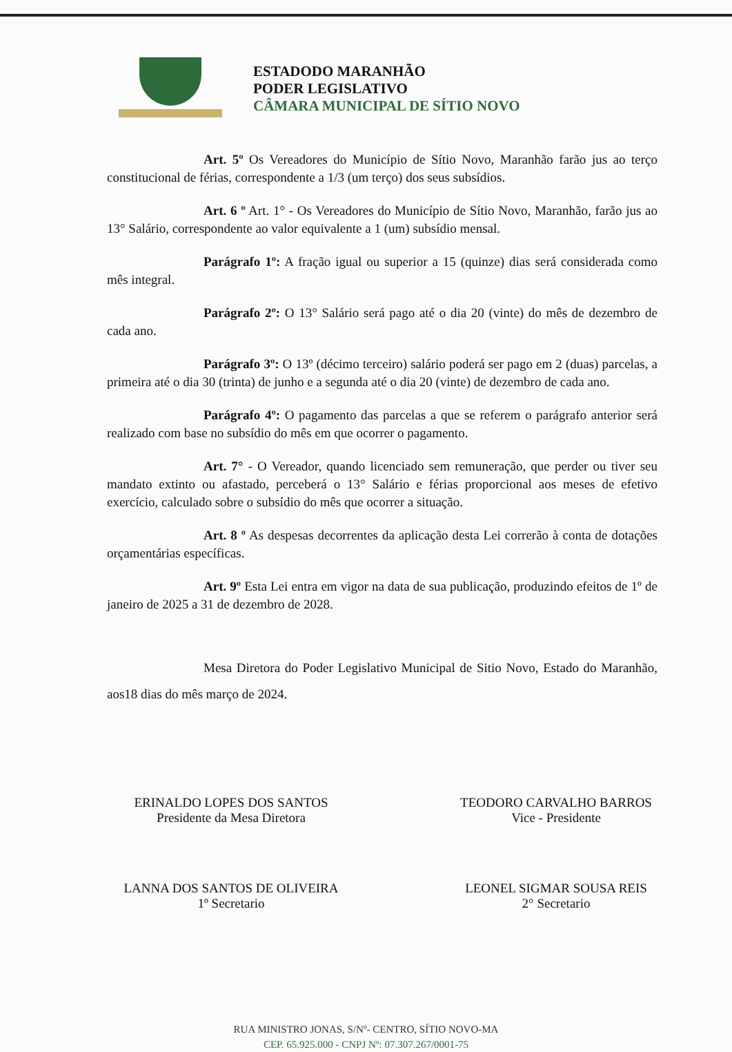ESTADODO MARANHÃO
PODER LEGISLATIVO
CÂMARA MUNICIPAL DE SÍTIO NOVO
Art. 5º Os Vereadores do Município de Sítio Novo, Maranhão farão jus ao terço constitucional de férias, correspondente a 1/3 (um terço) dos seus subsídios.
Art. 6 º Art. 1° - Os Vereadores do Município de Sítio Novo, Maranhão, farão jus ao 13° Salário, correspondente ao valor equivalente a 1 (um) subsídio mensal.
Parágrafo 1º: A fração igual ou superior a 15 (quinze) dias será considerada como mês integral.
Parágrafo 2º: O 13° Salário será pago até o dia 20 (vinte) do mês de dezembro de cada ano.
Parágrafo 3º: O 13º (décimo terceiro) salário poderá ser pago em 2 (duas) parcelas, a primeira até o dia 30 (trinta) de junho e a segunda até o dia 20 (vinte) de dezembro de cada ano.
Parágrafo 4º: O pagamento das parcelas a que se referem o parágrafo anterior será realizado com base no subsídio do mês em que ocorrer o pagamento.
Art. 7° - O Vereador, quando licenciado sem remuneração, que perder ou tiver seu mandato extinto ou afastado, perceberá o 13° Salário e férias proporcional aos meses de efetivo exercício, calculado sobre o subsídio do mês que ocorrer a situação.
Art. 8 º As despesas decorrentes da aplicação desta Lei correrão à conta de dotações orçamentárias específicas.
Art. 9º Esta Lei entra em vigor na data de sua publicação, produzindo efeitos de 1º de janeiro de 2025 a 31 de dezembro de 2028.
Mesa Diretora do Poder Legislativo Municipal de Sitio Novo, Estado do Maranhão, aos18 dias do mês março de 2024.
ERINALDO LOPES DOS SANTOS
Presidente da Mesa Diretora
TEODORO CARVALHO BARROS
Vice - Presidente
LANNA DOS SANTOS DE OLIVEIRA
1º Secretario
LEONEL SIGMAR SOUSA REIS
2° Secretario
RUA MINISTRO JONAS, S/Nº- CENTRO, SÍTIO NOVO-MA
CEP. 65.925.000 - CNPJ Nº: 07.307.267/0001-75